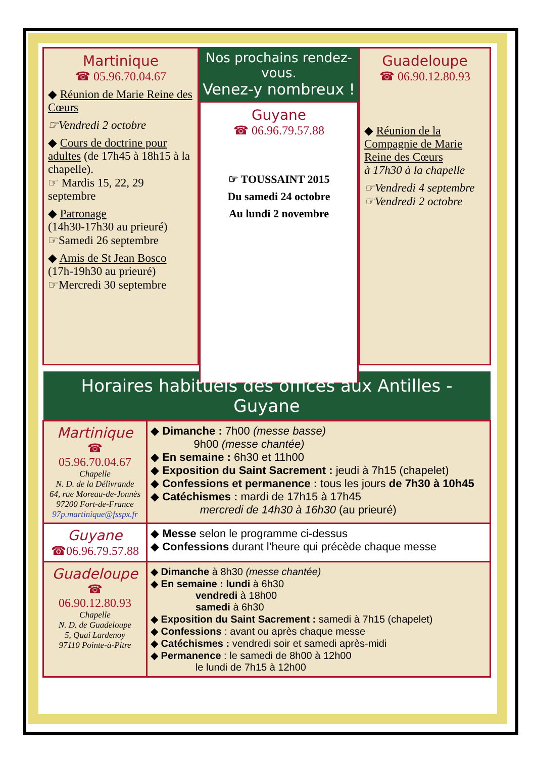Martinique
☎ 05.96.70.04.67
◆ Réunion de Marie Reine des Cœurs
☞Vendredi 2 octobre
◆ Cours de doctrine pour adultes (de 17h45 à 18h15 à la chapelle).
☞ Mardis 15, 22, 29 septembre
◆ Patronage
(14h30-17h30 au prieuré)
☞Samedi 26 septembre
◆ Amis de St Jean Bosco
(17h-19h30 au prieuré)
☞Mercredi 30 septembre
Nos prochains rendez-vous.
Venez-y nombreux !
Guyane
☎ 06.96.79.57.88
☞ TOUSSAINT 2015
Du samedi 24 octobre
Au lundi 2 novembre
Guadeloupe
☎ 06.90.12.80.93
◆ Réunion de la Compagnie de Marie Reine des Cœurs
à 17h30 à la chapelle
☞Vendredi 4 septembre
☞Vendredi 2 octobre
| Horaires habituels des offices aux Antilles - Guyane | |
| --- | --- |
| Martinique ☎ 05.96.70.04.67 Chapelle N. D. de la Délivrande 64, rue Moreau-de-Jonnès 97200 Fort-de-France 97p.martinique@fsspx.fr | ◆ Dimanche : 7h00 (messe basse) 9h00 (messe chantée) ◆ En semaine : 6h30 et 11h00 ◆ Exposition du Saint Sacrement : jeudi à 7h15 (chapelet) ◆ Confessions et permanence : tous les jours de 7h30 à 10h45 ◆ Catéchismes : mardi de 17h15 à 17h45 mercredi de 14h30 à 16h30 (au prieuré) |
| Guyane ☎06.96.79.57.88 | ◆ Messe selon le programme ci-dessus ◆ Confessions durant l’heure qui précède chaque messe |
| Guadeloupe ☎ 06.90.12.80.93 Chapelle N. D. de Guadeloupe 5, Quai Lardenoy 97110 Pointe-à-Pitre | ◆ Dimanche à 8h30 (messe chantée) ◆ En semaine : lundi à 6h30 vendredi à 18h00 samedi à 6h30 ◆ Exposition du Saint Sacrement : samedi à 7h15 (chapelet) ◆ Confessions : avant ou après chaque messe ◆ Catéchismes : vendredi soir et samedi après-midi ◆ Permanence : le samedi de 8h00 à 12h00 le lundi de 7h15 à 12h00 |